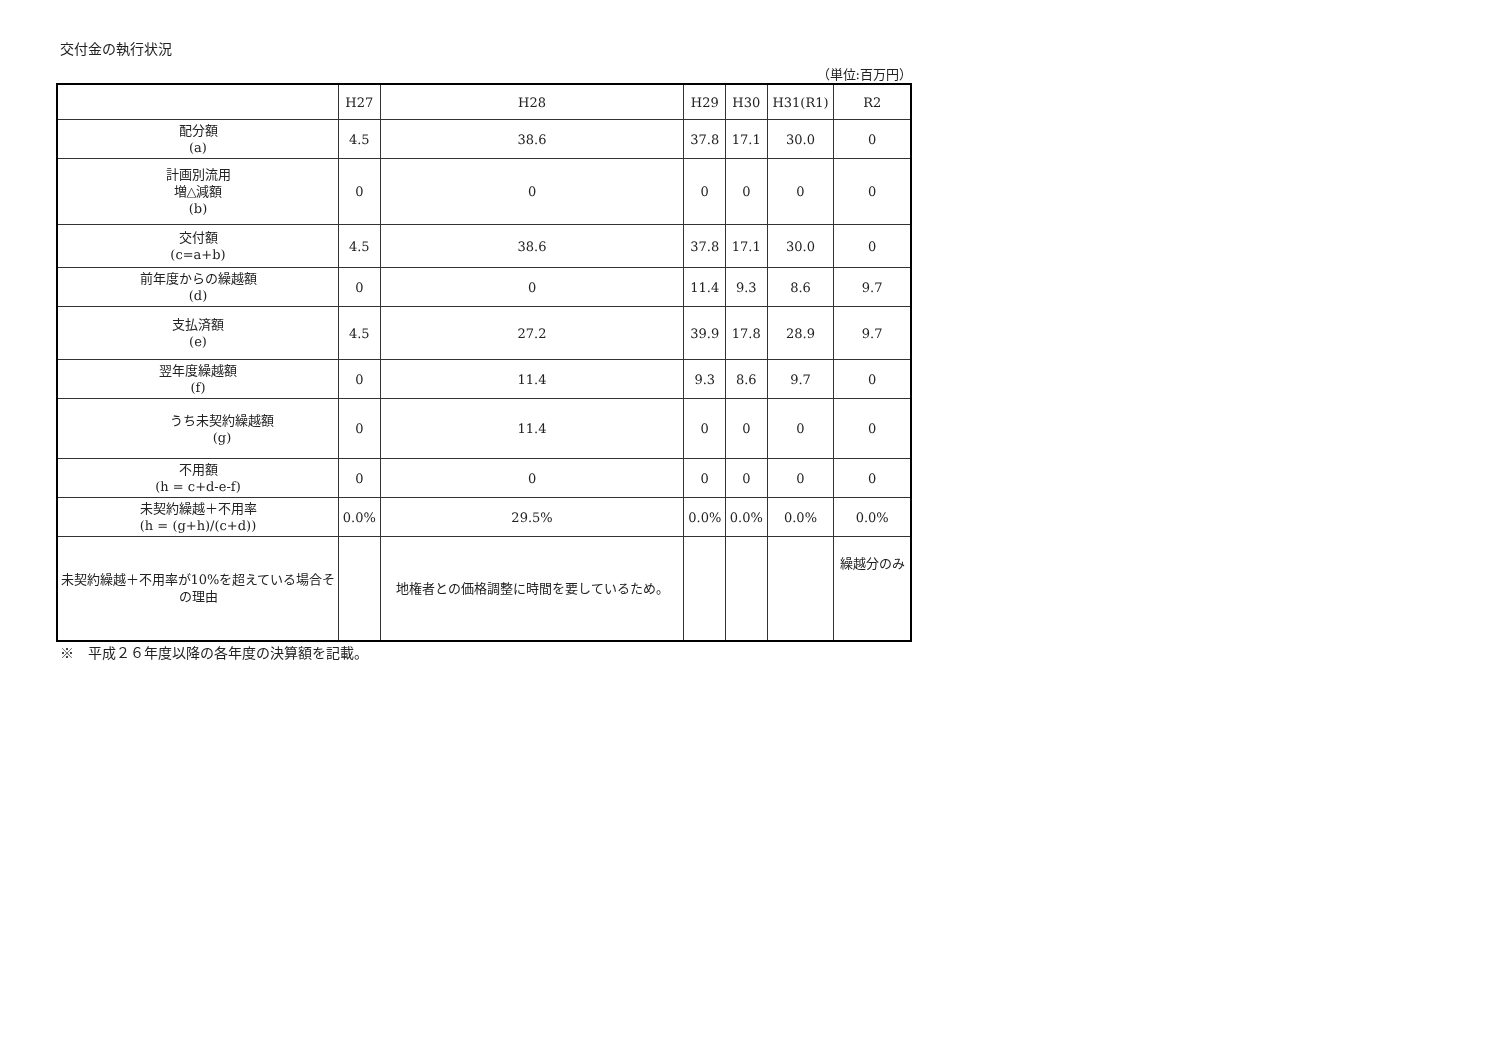交付金の執行状況
（単位:百万円）
| | H27 | H28 | H29 | H30 | H31(R1) | R2 |
| --- | --- | --- | --- | --- | --- | --- |
| 配分額 (a) | 4.5 | 38.6 | 37.8 | 17.1 | 30.0 | 0 |
| 計画別流用 増△減額 (b) | 0 | 0 | 0 | 0 | 0 | 0 |
| 交付額 (c=a+b) | 4.5 | 38.6 | 37.8 | 17.1 | 30.0 | 0 |
| 前年度からの繰越額 (d) | 0 | 0 | 11.4 | 9.3 | 8.6 | 9.7 |
| 支払済額 (e) | 4.5 | 27.2 | 39.9 | 17.8 | 28.9 | 9.7 |
| 翌年度繰越額 (f) | 0 | 11.4 | 9.3 | 8.6 | 9.7 | 0 |
| うち未契約繰越額 (g) | 0 | 11.4 | 0 | 0 | 0 | 0 |
| 不用額 (h = c+d-e-f) | 0 | 0 | 0 | 0 | 0 | 0 |
| 未契約繰越＋不用率 (h = (g+h)/(c+d)) | 0.0% | 29.5% | 0.0% | 0.0% | 0.0% | 0.0% |
| 未契約繰越＋不用率が10%を超えている場合その理由 | | 地権者との価格調整に時間を要しているため。 | | | | 繰越分のみ |
※　平成２６年度以降の各年度の決算額を記載。